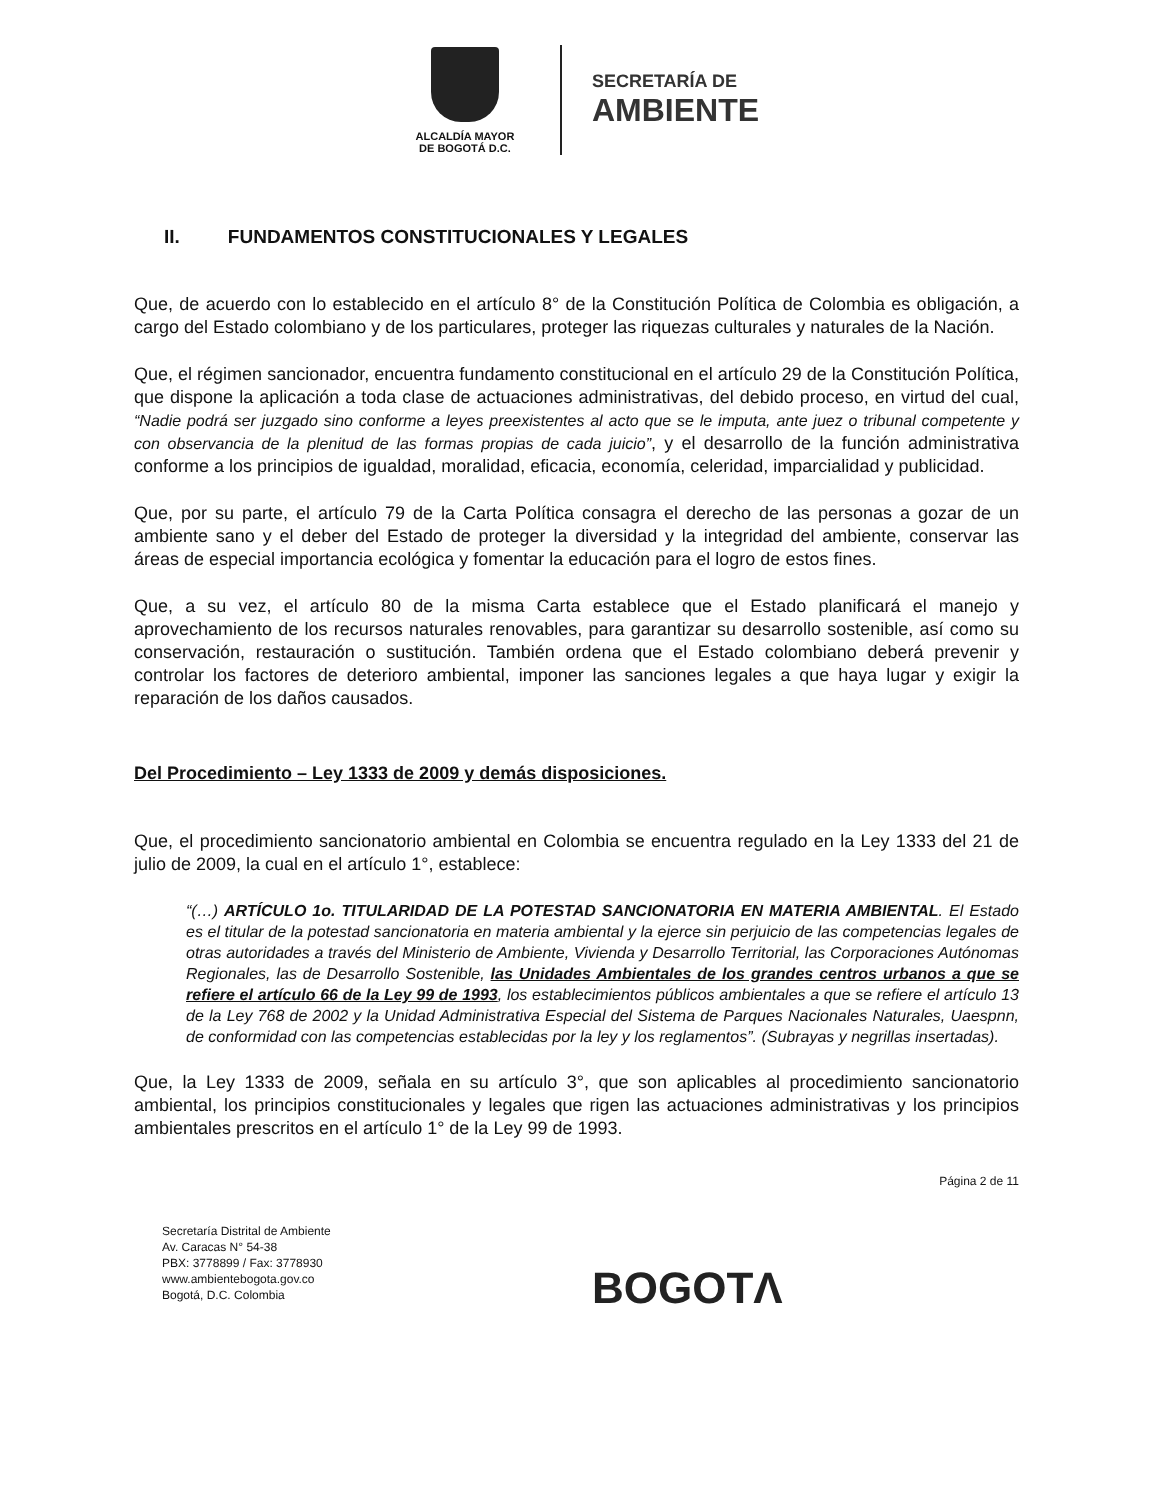ALCALDÍA MAYOR
DE BOGOTÁ D.C.
SECRETARÍA DE
AMBIENTE
II. FUNDAMENTOS CONSTITUCIONALES Y LEGALES
Que, de acuerdo con lo establecido en el artículo 8° de la Constitución Política de Colombia es obligación, a cargo del Estado colombiano y de los particulares, proteger las riquezas culturales y naturales de la Nación.
Que, el régimen sancionador, encuentra fundamento constitucional en el artículo 29 de la Constitución Política, que dispone la aplicación a toda clase de actuaciones administrativas, del debido proceso, en virtud del cual, “Nadie podrá ser juzgado sino conforme a leyes preexistentes al acto que se le imputa, ante juez o tribunal competente y con observancia de la plenitud de las formas propias de cada juicio”, y el desarrollo de la función administrativa conforme a los principios de igualdad, moralidad, eficacia, economía, celeridad, imparcialidad y publicidad.
Que, por su parte, el artículo 79 de la Carta Política consagra el derecho de las personas a gozar de un ambiente sano y el deber del Estado de proteger la diversidad y la integridad del ambiente, conservar las áreas de especial importancia ecológica y fomentar la educación para el logro de estos fines.
Que, a su vez, el artículo 80 de la misma Carta establece que el Estado planificará el manejo y aprovechamiento de los recursos naturales renovables, para garantizar su desarrollo sostenible, así como su conservación, restauración o sustitución. También ordena que el Estado colombiano deberá prevenir y controlar los factores de deterioro ambiental, imponer las sanciones legales a que haya lugar y exigir la reparación de los daños causados.
Del Procedimiento – Ley 1333 de 2009 y demás disposiciones.
Que, el procedimiento sancionatorio ambiental en Colombia se encuentra regulado en la Ley 1333 del 21 de julio de 2009, la cual en el artículo 1°, establece:
“(…) ARTÍCULO 1o. TITULARIDAD DE LA POTESTAD SANCIONATORIA EN MATERIA AMBIENTAL. El Estado es el titular de la potestad sancionatoria en materia ambiental y la ejerce sin perjuicio de las competencias legales de otras autoridades a través del Ministerio de Ambiente, Vivienda y Desarrollo Territorial, las Corporaciones Autónomas Regionales, las de Desarrollo Sostenible, las Unidades Ambientales de los grandes centros urbanos a que se refiere el artículo 66 de la Ley 99 de 1993, los establecimientos públicos ambientales a que se refiere el artículo 13 de la Ley 768 de 2002 y la Unidad Administrativa Especial del Sistema de Parques Nacionales Naturales, Uaespnn, de conformidad con las competencias establecidas por la ley y los reglamentos”. (Subrayas y negrillas insertadas).
Que, la Ley 1333 de 2009, señala en su artículo 3°, que son aplicables al procedimiento sancionatorio ambiental, los principios constitucionales y legales que rigen las actuaciones administrativas y los principios ambientales prescritos en el artículo 1° de la Ley 99 de 1993.
Página 2 de 11
Secretaría Distrital de Ambiente
Av. Caracas N° 54-38
PBX: 3778899 / Fax: 3778930
www.ambientebogota.gov.co
Bogotá, D.C. Colombia
BOGOTΛ